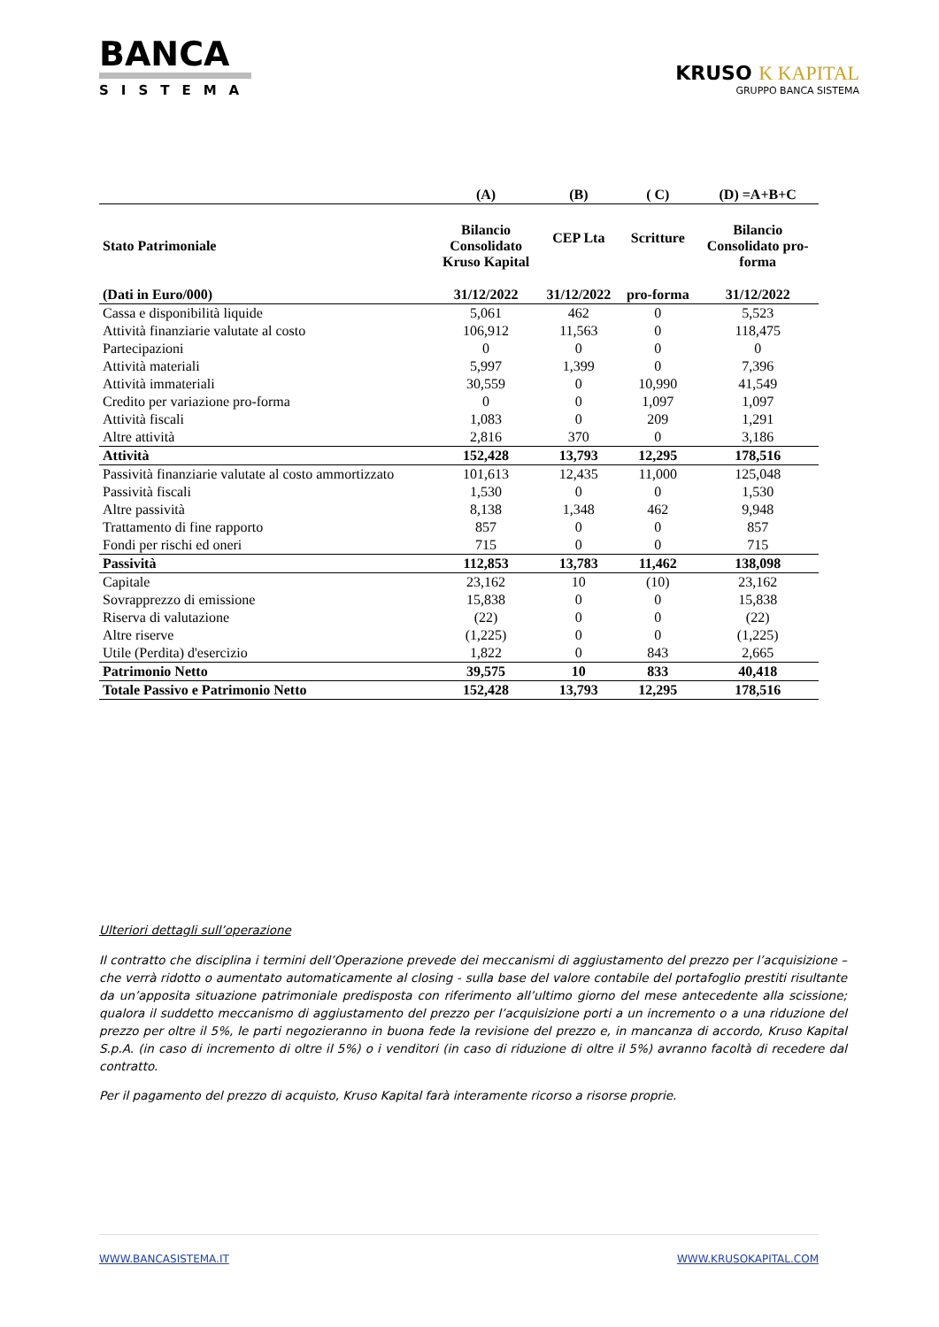BANCA
SISTEMA
KRUSO K KAPITAL
GRUPPO BANCA SISTEMA
| | (A) | (B) | ( C) | (D) =A+B+C |
| --- | --- | --- | --- | --- |
| Stato Patrimoniale | Bilancio Consolidato Kruso Kapital | CEP Lta | Scritture | Bilancio Consolidato pro- forma |
| (Dati in Euro/000) | 31/12/2022 | 31/12/2022 | pro-forma | 31/12/2022 |
| Cassa e disponibilità liquide | 5,061 | 462 | 0 | 5,523 |
| Attività finanziarie valutate al costo | 106,912 | 11,563 | 0 | 118,475 |
| Partecipazioni | 0 | 0 | 0 | 0 |
| Attività materiali | 5,997 | 1,399 | 0 | 7,396 |
| Attività immateriali | 30,559 | 0 | 10,990 | 41,549 |
| Credito per variazione pro-forma | 0 | 0 | 1,097 | 1,097 |
| Attività fiscali | 1,083 | 0 | 209 | 1,291 |
| Altre attività | 2,816 | 370 | 0 | 3,186 |
| Attività | 152,428 | 13,793 | 12,295 | 178,516 |
| Passività finanziarie valutate al costo ammortizzato | 101,613 | 12,435 | 11,000 | 125,048 |
| Passività fiscali | 1,530 | 0 | 0 | 1,530 |
| Altre passività | 8,138 | 1,348 | 462 | 9,948 |
| Trattamento di fine rapporto | 857 | 0 | 0 | 857 |
| Fondi per rischi ed oneri | 715 | 0 | 0 | 715 |
| Passività | 112,853 | 13,783 | 11,462 | 138,098 |
| Capitale | 23,162 | 10 | (10) | 23,162 |
| Sovrapprezzo di emissione | 15,838 | 0 | 0 | 15,838 |
| Riserva di valutazione | (22) | 0 | 0 | (22) |
| Altre riserve | (1,225) | 0 | 0 | (1,225) |
| Utile (Perdita) d'esercizio | 1,822 | 0 | 843 | 2,665 |
| Patrimonio Netto | 39,575 | 10 | 833 | 40,418 |
| Totale Passivo e Patrimonio Netto | 152,428 | 13,793 | 12,295 | 178,516 |
Ulteriori dettagli sull’operazione
Il contratto che disciplina i termini dell’Operazione prevede dei meccanismi di aggiustamento del prezzo per l’acquisizione – che verrà ridotto o aumentato automaticamente al closing - sulla base del valore contabile del portafoglio prestiti risultante da un’apposita situazione patrimoniale predisposta con riferimento all’ultimo giorno del mese antecedente alla scissione; qualora il suddetto meccanismo di aggiustamento del prezzo per l’acquisizione porti a un incremento o a una riduzione del prezzo per oltre il 5%, le parti negozieranno in buona fede la revisione del prezzo e, in mancanza di accordo, Kruso Kapital S.p.A. (in caso di incremento di oltre il 5%) o i venditori (in caso di riduzione di oltre il 5%) avranno facoltà di recedere dal contratto.
Per il pagamento del prezzo di acquisto, Kruso Kapital farà interamente ricorso a risorse proprie.
WWW.BANCASISTEMA.IT WWW.KRUSOKAPITAL.COM